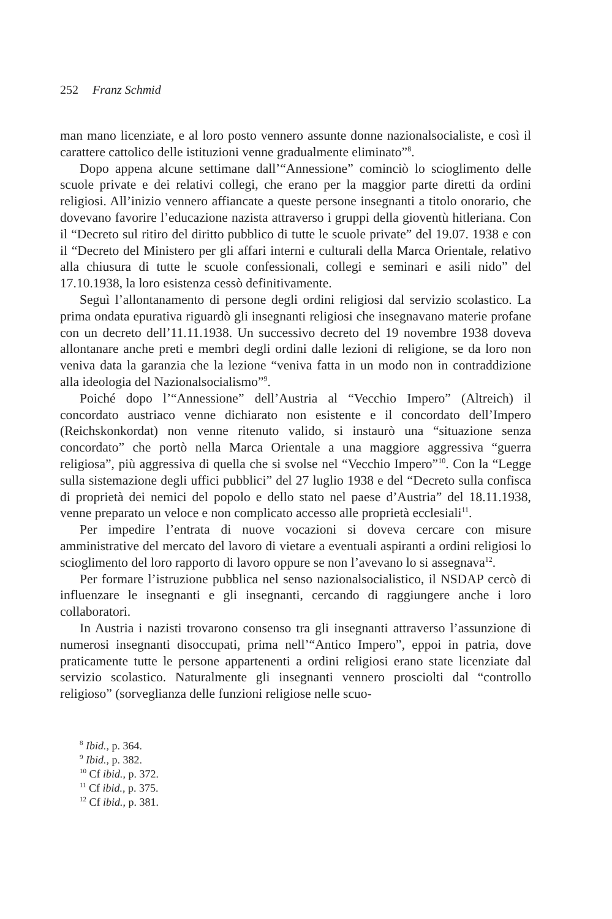252 Franz Schmid
man mano licenziate, e al loro posto vennero assunte donne nazionalsocialiste, e così il carattere cattolico delle istituzioni venne gradualmente eliminato”<sup>8</sup>.
Dopo appena alcune settimane dall’“Annessione” cominciò lo scioglimento delle scuole private e dei relativi collegi, che erano per la maggior parte diretti da ordini religiosi. All’inizio vennero affiancate a queste persone insegnanti a titolo onorario, che dovevano favorire l’educazione nazista attraverso i gruppi della gioventù hitleriana. Con il “Decreto sul ritiro del diritto pubblico di tutte le scuole private” del 19.07. 1938 e con il “Decreto del Ministero per gli affari interni e culturali della Marca Orientale, relativo alla chiusura di tutte le scuole confessionali, collegi e seminari e asili nido” del 17.10.1938, la loro esistenza cessò definitivamente.
Seguì l’allontanamento di persone degli ordini religiosi dal servizio scolastico. La prima ondata epurativa riguardò gli insegnanti religiosi che insegnavano materie profane con un decreto dell’11.11.1938. Un successivo decreto del 19 novembre 1938 doveva allontanare anche preti e membri degli ordini dalle lezioni di religione, se da loro non veniva data la garanzia che la lezione “veniva fatta in un modo non in contraddizione alla ideologia del Nazionalsocialismo”<sup>9</sup>.
Poiché dopo l’“Annessione” dell’Austria al “Vecchio Impero” (Altreich) il concordato austriaco venne dichiarato non esistente e il concordato dell’Impero (Reichskonkordat) non venne ritenuto valido, si instaurò una “situazione senza concordato” che portò nella Marca Orientale a una maggiore aggressiva “guerra religiosa”, più aggressiva di quella che si svolse nel “Vecchio Impero”<sup>10</sup>. Con la “Legge sulla sistemazione degli uffici pubblici” del 27 luglio 1938 e del “Decreto sulla confisca di proprietà dei nemici del popolo e dello stato nel paese d’Austria” del 18.11.1938, venne preparato un veloce e non complicato accesso alle proprietà ecclesiali<sup>11</sup>.
Per impedire l’entrata di nuove vocazioni si doveva cercare con misure amministrative del mercato del lavoro di vietare a eventuali aspiranti a ordini religiosi lo scioglimento del loro rapporto di lavoro oppure se non l’avevano lo si assegnava<sup>12</sup>.
Per formare l’istruzione pubblica nel senso nazionalsocialistico, il NSDAP cercò di influenzare le insegnanti e gli insegnanti, cercando di raggiungere anche i loro collaboratori.
In Austria i nazisti trovarono consenso tra gli insegnanti attraverso l’assunzione di numerosi insegnanti disoccupati, prima nell’“Antico Impero”, eppoi in patria, dove praticamente tutte le persone appartenenti a ordini religiosi erano state licenziate dal servizio scolastico. Naturalmente gli insegnanti vennero prosciolti dal “controllo religioso” (sorveglianza delle funzioni religiose nelle scuo-
<sup>8</sup> Ibid., p. 364.
<sup>9</sup> Ibid., p. 382.
<sup>10</sup> Cf ibid., p. 372.
<sup>11</sup> Cf ibid., p. 375.
<sup>12</sup> Cf ibid., p. 381.